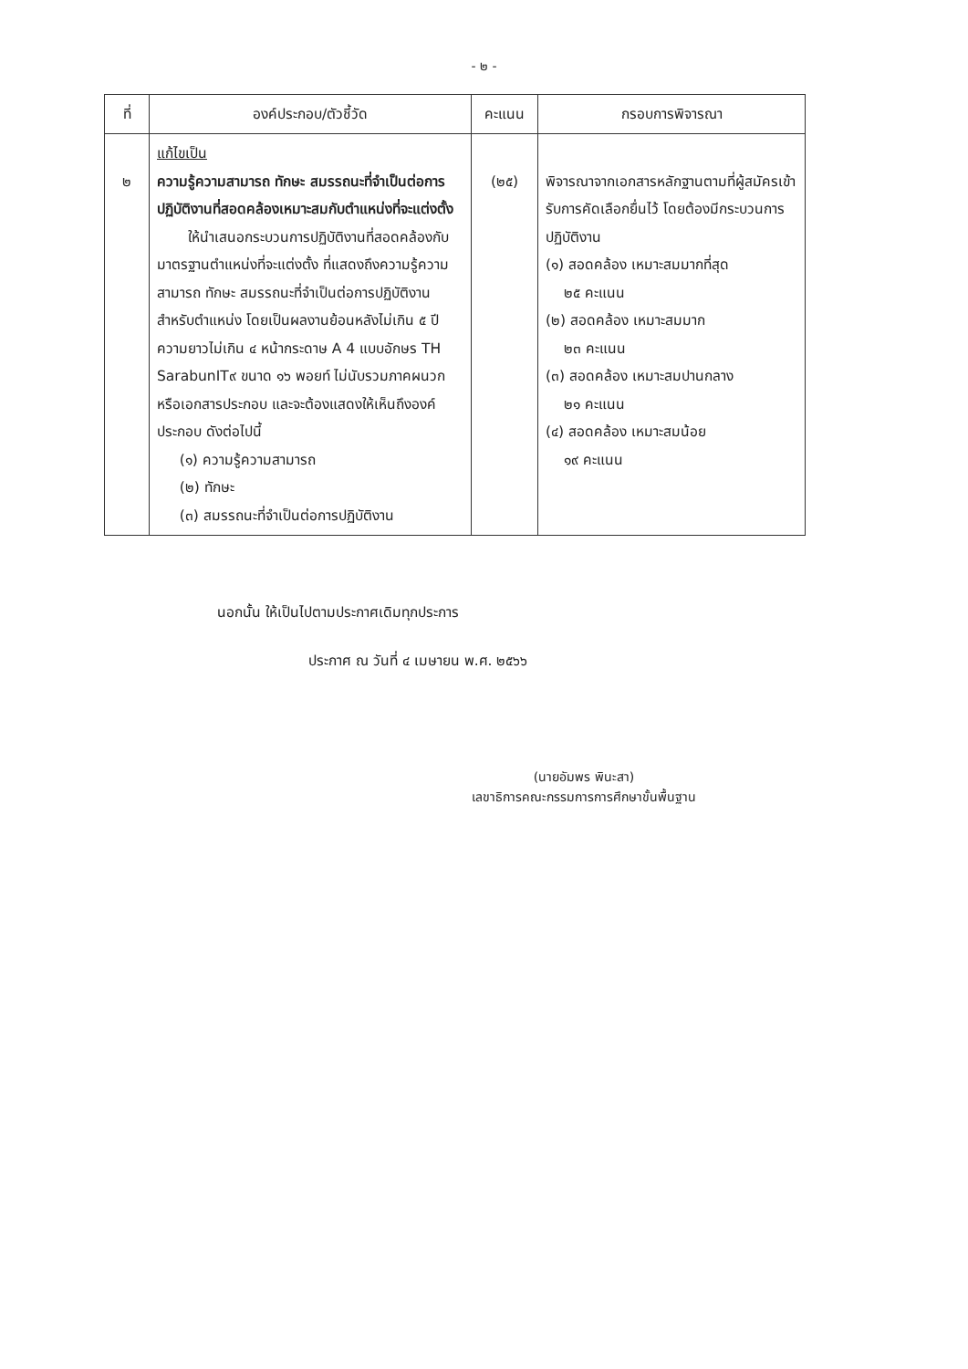- ๒ -
| ที่ | องค์ประกอบ/ตัวชี้วัด | คะแนน | กรอบการพิจารณา |
| --- | --- | --- | --- |
| ๒ | แก้ไขเป็น ความรู้ความสามารถ ทักษะ สมรรถนะที่จำเป็นต่อการปฏิบัติงานที่สอดคล้องเหมาะสมกับตำแหน่งที่จะแต่งตั้ง ให้นำเสนอกระบวนการปฏิบัติงานที่สอดคล้องกับมาตรฐานตำแหน่งที่จะแต่งตั้ง ที่แสดงถึงความรู้ความสามารถ ทักษะ สมรรถนะที่จำเป็นต่อการปฏิบัติงานสำหรับตำแหน่ง โดยเป็นผลงานย้อนหลังไม่เกิน ๕ ปี ความยาวไม่เกิน ๔ หน้ากระดาษ A 4 แบบอักษร TH SarabunIT๙ ขนาด ๑๖ พอยท์ ไม่นับรวมภาคผนวกหรือเอกสารประกอบ และจะต้องแสดงให้เห็นถึงองค์ประกอบ ดังต่อไปนี้ (๑) ความรู้ความสามารถ (๒) ทักษะ (๓) สมรรถนะที่จำเป็นต่อการปฏิบัติงาน | (๒๕) | พิจารณาจากเอกสารหลักฐานตามที่ผู้สมัครเข้ารับการคัดเลือกยื่นไว้ โดยต้องมีกระบวนการปฏิบัติงาน (๑) สอดคล้อง เหมาะสมมากที่สุด ๒๕ คะแนน (๒) สอดคล้อง เหมาะสมมาก ๒๓ คะแนน (๓) สอดคล้อง เหมาะสมปานกลาง ๒๑ คะแนน (๔) สอดคล้อง เหมาะสมน้อย ๑๙ คะแนน |
นอกนั้น ให้เป็นไปตามประกาศเดิมทุกประการ
ประกาศ ณ วันที่ ๔ เมษายน พ.ศ. ๒๕๖๖
(นายอัมพร พินะสา)
เลขาธิการคณะกรรมการการศึกษาขั้นพื้นฐาน